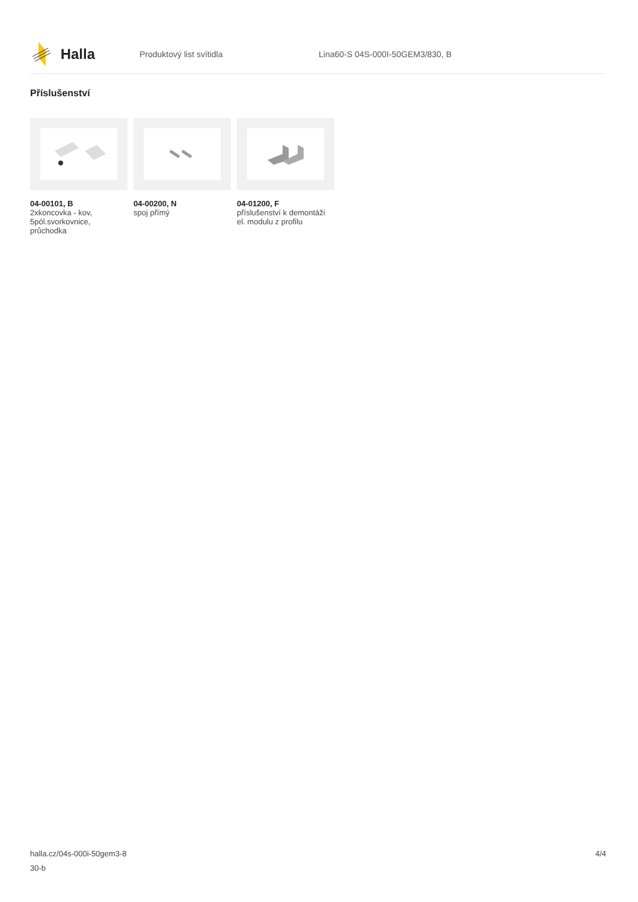Halla
Produktový list svítidla
Lina60-S 04S-000I-50GEM3/830, B
Příslušenství
04-00101, B
2xkoncovka - kov, 5pól.svorkovnice, průchodka
04-00200, N
spoj přímý
04-01200, F
příslušenství k demontáži el. modulu z profilu
halla.cz/04s-000i-50gem3-8
30-b
4/4